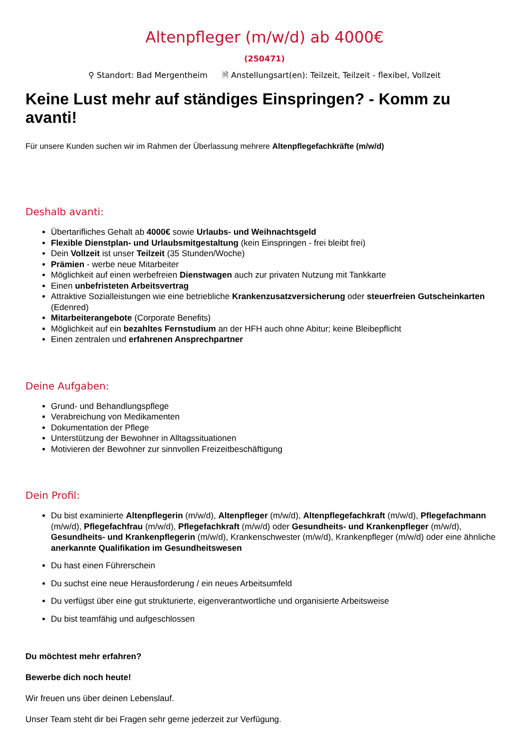Altenpfleger (m/w/d) ab 4000€
(250471)
⚲ Standort: Bad Mergentheim 🗎 Anstellungsart(en): Teilzeit, Teilzeit - flexibel, Vollzeit
Keine Lust mehr auf ständiges Einspringen? - Komm zu avanti!
Für unsere Kunden suchen wir im Rahmen der Überlassung mehrere Altenpflegefachkräfte (m/w/d)
Deshalb avanti:
Übertarifliches Gehalt ab 4000€ sowie Urlaubs- und Weihnachtsgeld
Flexible Dienstplan- und Urlaubsmitgestaltung (kein Einspringen - frei bleibt frei)
Dein Vollzeit ist unser Teilzeit (35 Stunden/Woche)
Prämien - werbe neue Mitarbeiter
Möglichkeit auf einen werbefreien Dienstwagen auch zur privaten Nutzung mit Tankkarte
Einen unbefristeten Arbeitsvertrag
Attraktive Sozialleistungen wie eine betriebliche Krankenzusatzversicherung oder steuerfreien Gutscheinkarten (Edenred)
Mitarbeiterangebote (Corporate Benefits)
Möglichkeit auf ein bezahltes Fernstudium an der HFH auch ohne Abitur; keine Bleibepflicht
Einen zentralen und erfahrenen Ansprechpartner
Deine Aufgaben:
Grund- und Behandlungspflege
Verabreichung von Medikamenten
Dokumentation der Pflege
Unterstützung der Bewohner in Alltagssituationen
Motivieren der Bewohner zur sinnvollen Freizeitbeschäftigung
Dein Profil:
Du bist examinierte Altenpflegerin (m/w/d), Altenpfleger (m/w/d), Altenpflegefachkraft (m/w/d), Pflegefachmann (m/w/d), Pflegefachfrau (m/w/d), Pflegefachkraft (m/w/d) oder Gesundheits- und Krankenpfleger (m/w/d), Gesundheits- und Krankenpflegerin (m/w/d), Krankenschwester (m/w/d), Krankenpfleger (m/w/d) oder eine ähnliche anerkannte Qualifikation im Gesundheitswesen
Du hast einen Führerschein
Du suchst eine neue Herausforderung / ein neues Arbeitsumfeld
Du verfügst über eine gut strukturierte, eigenverantwortliche und organisierte Arbeitsweise
Du bist teamfähig und aufgeschlossen
Du möchtest mehr erfahren?
Bewerbe dich noch heute!
Wir freuen uns über deinen Lebenslauf.
Unser Team steht dir bei Fragen sehr gerne jederzeit zur Verfügung.